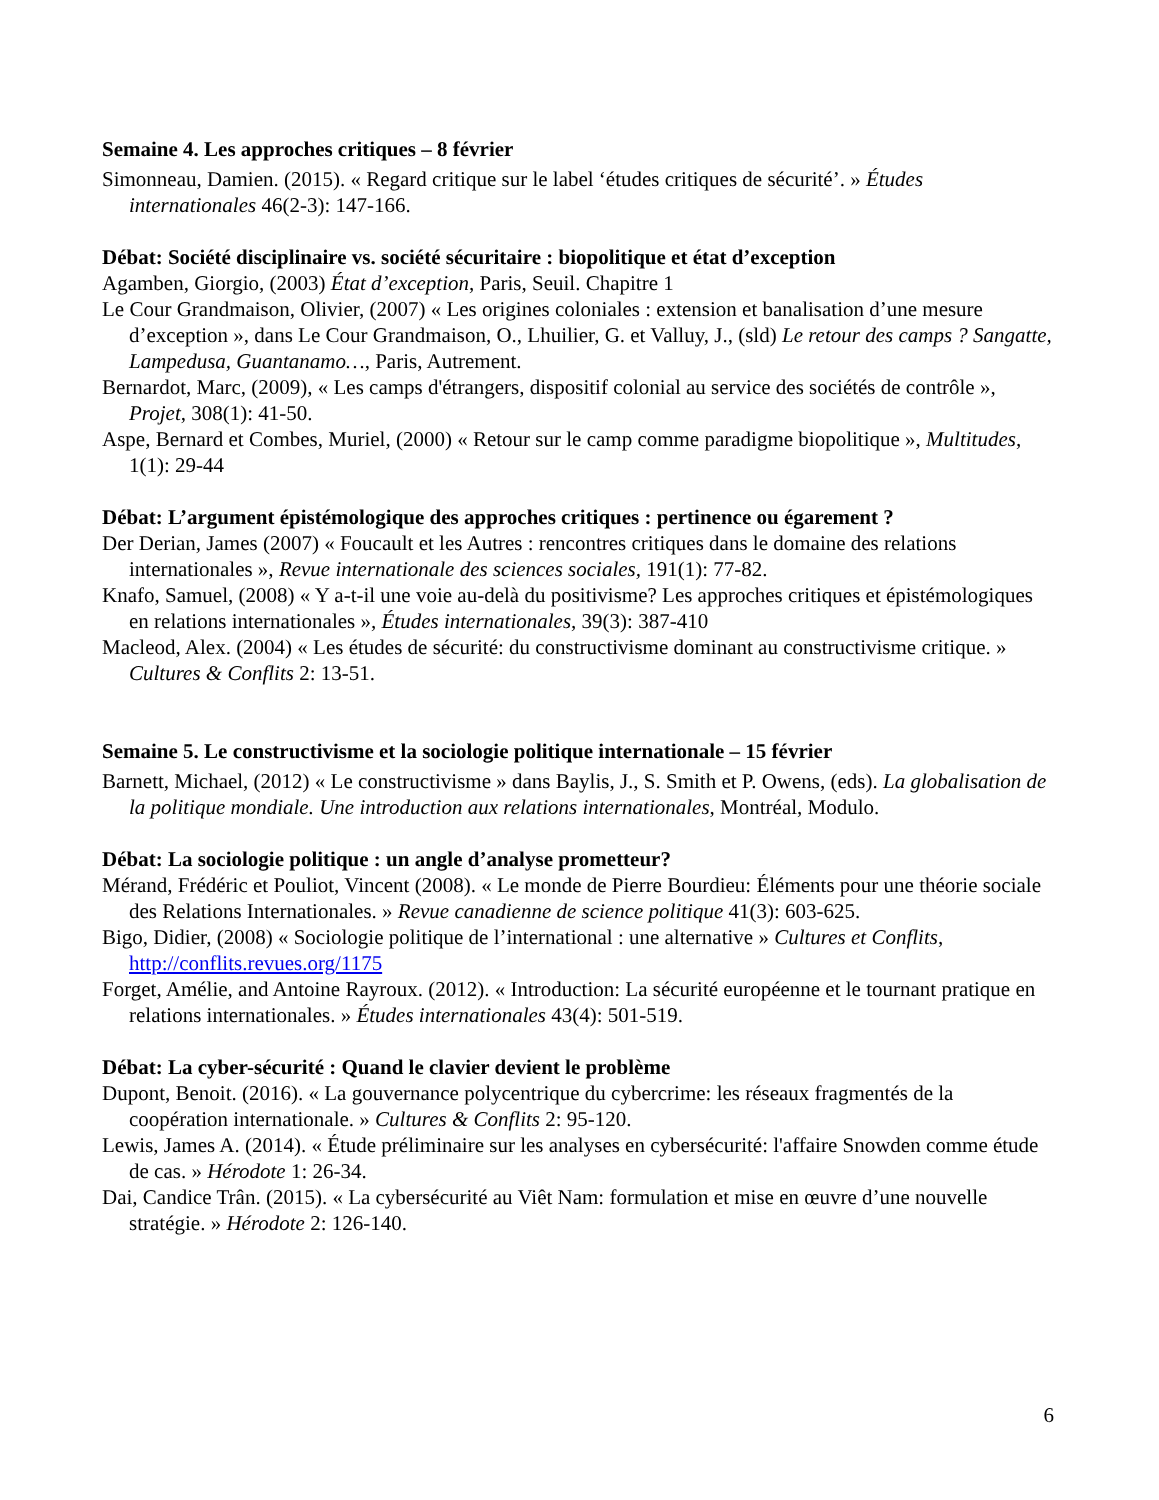Semaine 4. Les approches critiques – 8 février
Simonneau, Damien. (2015). « Regard critique sur le label ‘études critiques de sécurité’. » Études internationales 46(2-3): 147-166.
Débat: Société disciplinaire vs. société sécuritaire : biopolitique et état d’exception
Agamben, Giorgio, (2003) État d’exception, Paris, Seuil. Chapitre 1
Le Cour Grandmaison, Olivier, (2007) « Les origines coloniales : extension et banalisation d’une mesure d’exception », dans Le Cour Grandmaison, O., Lhuilier, G. et Valluy, J., (sld) Le retour des camps ? Sangatte, Lampedusa, Guantanamo…, Paris, Autrement.
Bernardot, Marc, (2009), « Les camps d'étrangers, dispositif colonial au service des sociétés de contrôle », Projet, 308(1): 41-50.
Aspe, Bernard et Combes, Muriel, (2000) « Retour sur le camp comme paradigme biopolitique », Multitudes, 1(1): 29-44
Débat: L’argument épistémologique des approches critiques : pertinence ou égarement ?
Der Derian, James (2007) « Foucault et les Autres : rencontres critiques dans le domaine des relations internationales », Revue internationale des sciences sociales, 191(1): 77-82.
Knafo, Samuel, (2008) « Y a-t-il une voie au-delà du positivisme? Les approches critiques et épistémologiques en relations internationales », Études internationales, 39(3): 387-410
Macleod, Alex. (2004) « Les études de sécurité: du constructivisme dominant au constructivisme critique. » Cultures & Conflits 2: 13-51.
Semaine 5. Le constructivisme et la sociologie politique internationale – 15 février
Barnett, Michael, (2012) « Le constructivisme » dans Baylis, J., S. Smith et P. Owens, (eds). La globalisation de la politique mondiale. Une introduction aux relations internationales, Montréal, Modulo.
Débat: La sociologie politique : un angle d’analyse prometteur?
Mérand, Frédéric et Pouliot, Vincent (2008). « Le monde de Pierre Bourdieu: Éléments pour une théorie sociale des Relations Internationales. » Revue canadienne de science politique 41(3): 603-625.
Bigo, Didier, (2008) « Sociologie politique de l’international : une alternative » Cultures et Conflits, http://conflits.revues.org/1175
Forget, Amélie, and Antoine Rayroux. (2012). « Introduction: La sécurité européenne et le tournant pratique en relations internationales. » Études internationales 43(4): 501-519.
Débat: La cyber-sécurité : Quand le clavier devient le problème
Dupont, Benoit. (2016). « La gouvernance polycentrique du cybercrime: les réseaux fragmentés de la coopération internationale. » Cultures & Conflits 2: 95-120.
Lewis, James A. (2014). « Étude préliminaire sur les analyses en cybersécurité: l'affaire Snowden comme étude de cas. » Hérodote 1: 26-34.
Dai, Candice Trân. (2015). « La cybersécurité au Viêt Nam: formulation et mise en œuvre d’une nouvelle stratégie. » Hérodote 2: 126-140.
6